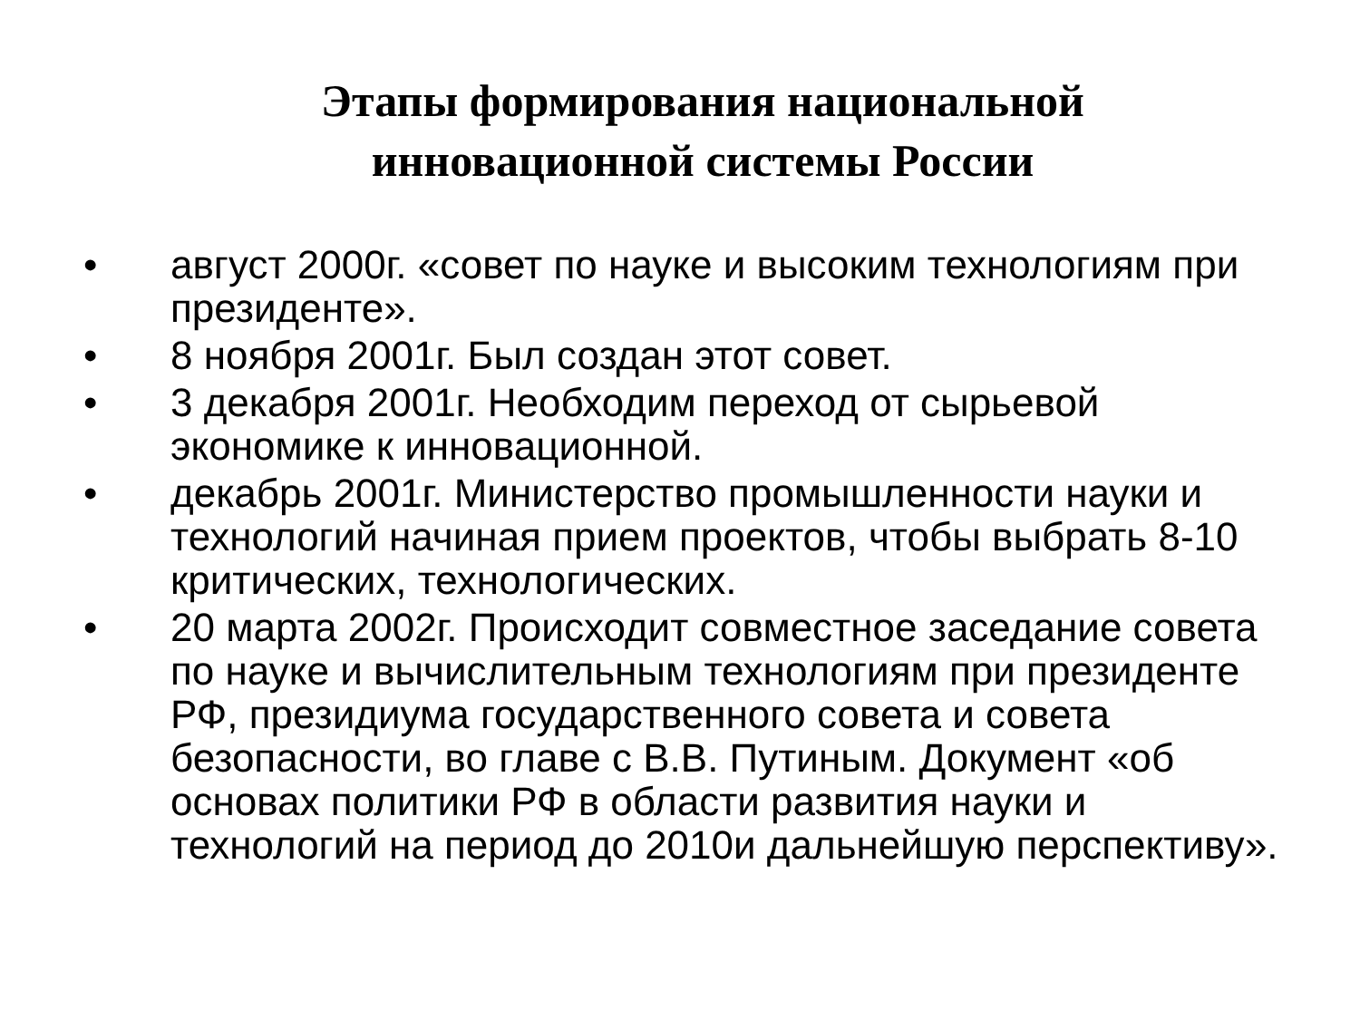Этапы формирования национальной
инновационной системы России
• август 2000г. «совет по науке и высоким технологиям при президенте».
• 8 ноября 2001г. Был создан этот совет.
• 3 декабря 2001г. Необходим переход от сырьевой экономике к инновационной.
• декабрь 2001г. Министерство промышленности науки и технологий начиная прием проектов, чтобы выбрать 8-10 критических, технологических.
• 20 марта 2002г. Происходит совместное заседание совета по науке и вычислительным технологиям при президенте РФ, президиума государственного совета и совета безопасности, во главе с В.В. Путиным. Документ «об основах политики РФ в области развития науки и технологий на период до 2010и дальнейшую перспективу».